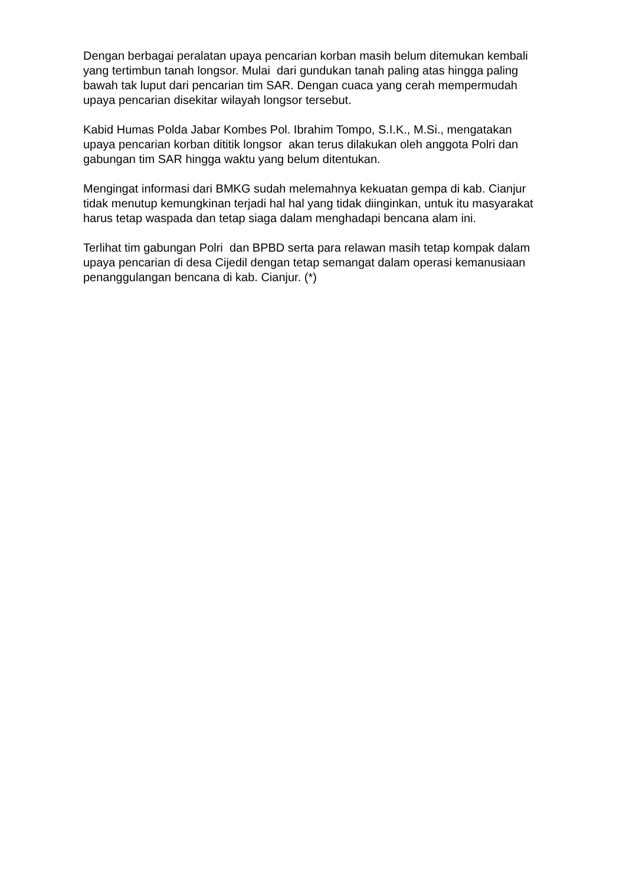Dengan berbagai peralatan upaya pencarian korban masih belum ditemukan kembali yang tertimbun tanah longsor. Mulai dari gundukan tanah paling atas hingga paling bawah tak luput dari pencarian tim SAR. Dengan cuaca yang cerah mempermudah upaya pencarian disekitar wilayah longsor tersebut.
Kabid Humas Polda Jabar Kombes Pol. Ibrahim Tompo, S.I.K., M.Si., mengatakan upaya pencarian korban dititik longsor akan terus dilakukan oleh anggota Polri dan gabungan tim SAR hingga waktu yang belum ditentukan.
Mengingat informasi dari BMKG sudah melemahnya kekuatan gempa di kab. Cianjur tidak menutup kemungkinan terjadi hal hal yang tidak diinginkan, untuk itu masyarakat harus tetap waspada dan tetap siaga dalam menghadapi bencana alam ini.
Terlihat tim gabungan Polri dan BPBD serta para relawan masih tetap kompak dalam upaya pencarian di desa Cijedil dengan tetap semangat dalam operasi kemanusiaan penanggulangan bencana di kab. Cianjur. (*)